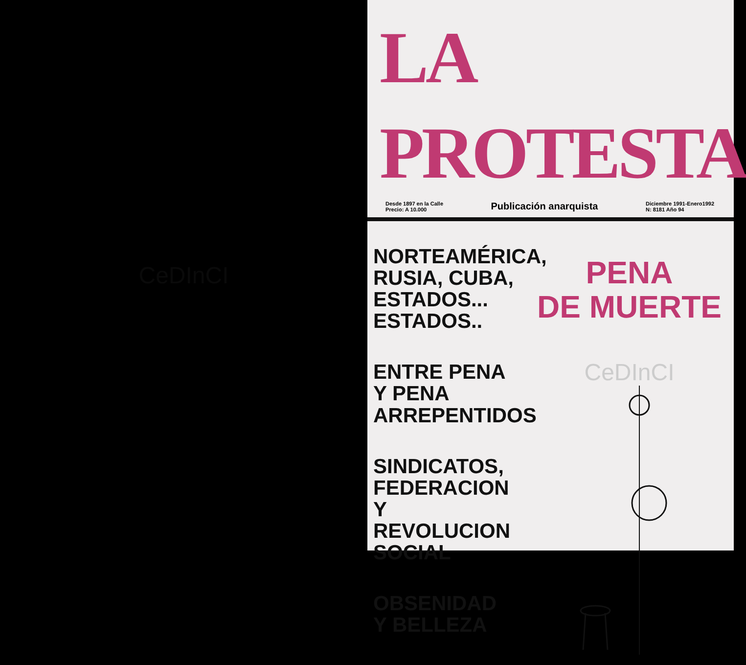CeDInCI
LA PROTESTA
Desde 1897 en la Calle
Precio: A 10.000
Publicación anarquista
Diciembre 1991-Enero1992
N: 8181 Año 94
NORTEAMÉRICA,
RUSIA, CUBA,
ESTADOS...
ESTADOS..
ENTRE PENA
Y PENA
ARREPENTIDOS
SINDICATOS,
FEDERACION
Y REVOLUCION
SOCIAL
OBSENIDAD
Y BELLEZA
PENA
DE MUERTE
CeDInCI